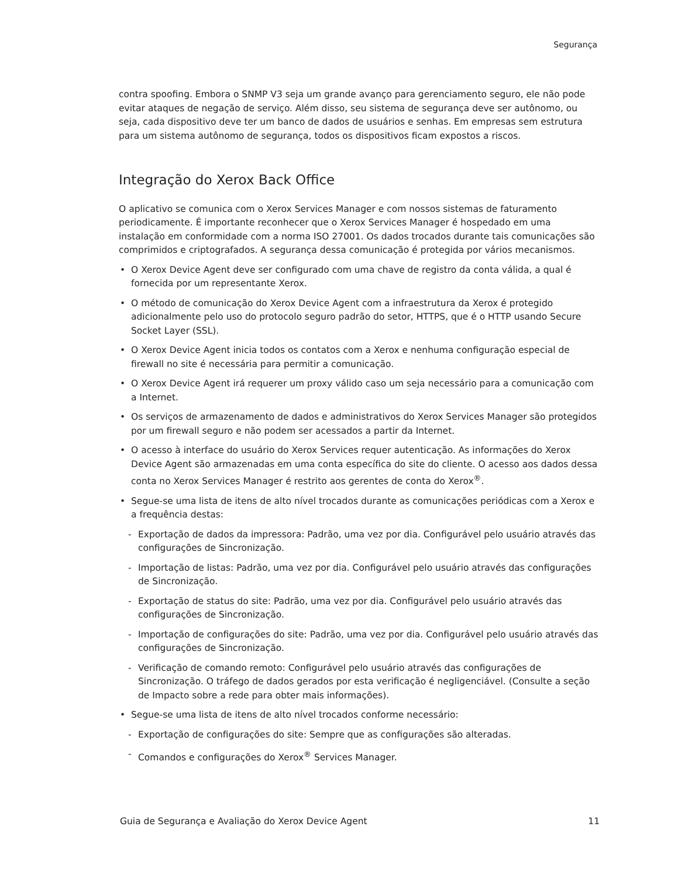Segurança
contra spoofing. Embora o SNMP V3 seja um grande avanço para gerenciamento seguro, ele não pode evitar ataques de negação de serviço. Além disso, seu sistema de segurança deve ser autônomo, ou seja, cada dispositivo deve ter um banco de dados de usuários e senhas. Em empresas sem estrutura para um sistema autônomo de segurança, todos os dispositivos ficam expostos a riscos.
Integração do Xerox Back Office
O aplicativo se comunica com o Xerox Services Manager e com nossos sistemas de faturamento periodicamente. É importante reconhecer que o Xerox Services Manager é hospedado em uma instalação em conformidade com a norma ISO 27001. Os dados trocados durante tais comunicações são comprimidos e criptografados. A segurança dessa comunicação é protegida por vários mecanismos.
• O Xerox Device Agent deve ser configurado com uma chave de registro da conta válida, a qual é fornecida por um representante Xerox.
• O método de comunicação do Xerox Device Agent com a infraestrutura da Xerox é protegido adicionalmente pelo uso do protocolo seguro padrão do setor, HTTPS, que é o HTTP usando Secure Socket Layer (SSL).
• O Xerox Device Agent inicia todos os contatos com a Xerox e nenhuma configuração especial de firewall no site é necessária para permitir a comunicação.
• O Xerox Device Agent irá requerer um proxy válido caso um seja necessário para a comunicação com a Internet.
• Os serviços de armazenamento de dados e administrativos do Xerox Services Manager são protegidos por um firewall seguro e não podem ser acessados a partir da Internet.
• O acesso à interface do usuário do Xerox Services requer autenticação. As informações do Xerox Device Agent são armazenadas em uma conta específica do site do cliente. O acesso aos dados dessa conta no Xerox Services Manager é restrito aos gerentes de conta do Xerox<sup>®</sup>.
• Segue-se uma lista de itens de alto nível trocados durante as comunicações periódicas com a Xerox e a frequência destas:
- Exportação de dados da impressora: Padrão, uma vez por dia. Configurável pelo usuário através das configurações de Sincronização.
- Importação de listas: Padrão, uma vez por dia. Configurável pelo usuário através das configurações de Sincronização.
- Exportação de status do site: Padrão, uma vez por dia. Configurável pelo usuário através das configurações de Sincronização.
- Importação de configurações do site: Padrão, uma vez por dia. Configurável pelo usuário através das configurações de Sincronização.
- Verificação de comando remoto: Configurável pelo usuário através das configurações de Sincronização. O tráfego de dados gerados por esta verificação é negligenciável. (Consulte a seção de Impacto sobre a rede para obter mais informações).
• Segue-se uma lista de itens de alto nível trocados conforme necessário:
- Exportação de configurações do site: Sempre que as configurações são alteradas.
- Comandos e configurações do Xerox<sup>®</sup> Services Manager.
Guia de Segurança e Avaliação do Xerox Device Agent 11